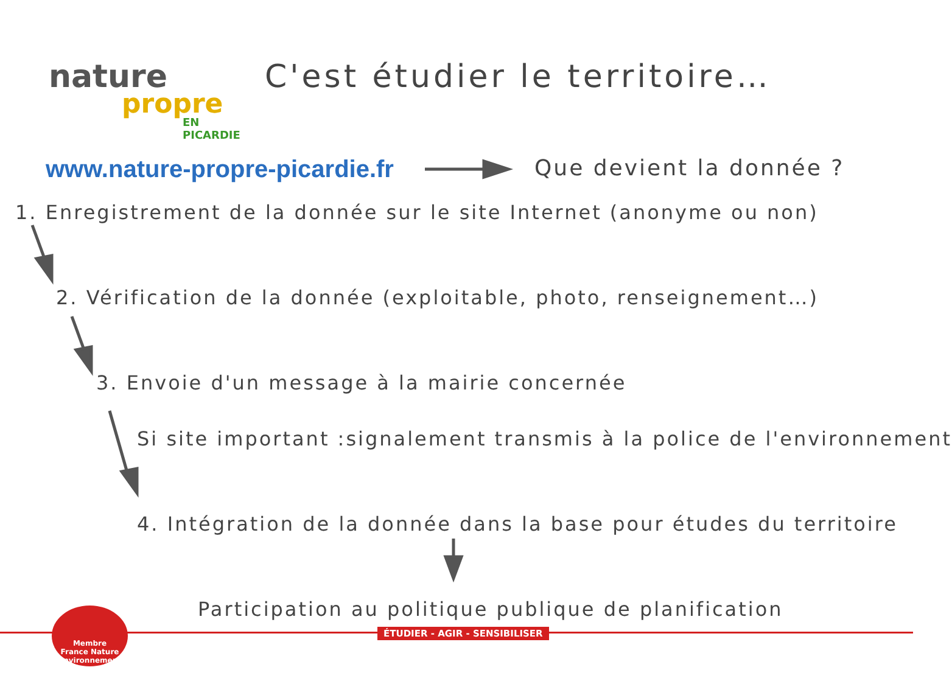nature
propre
EN PICARDIE
C'est étudier le territoire…
www.nature-propre-picardie.fr Que devient la donnée ?
1. Enregistrement de la donnée sur le site Internet (anonyme ou non)
2. Vérification de la donnée (exploitable, photo, renseignement…)
3. Envoie d'un message à la mairie concernée
Si site important :signalement transmis à la police de l'environnement
4. Intégration de la donnée dans la base pour études du territoire
Participation au politique publique de planification
ÉTUDIER - AGIR - SENSIBILISER
Membre
France Nature
Environnement